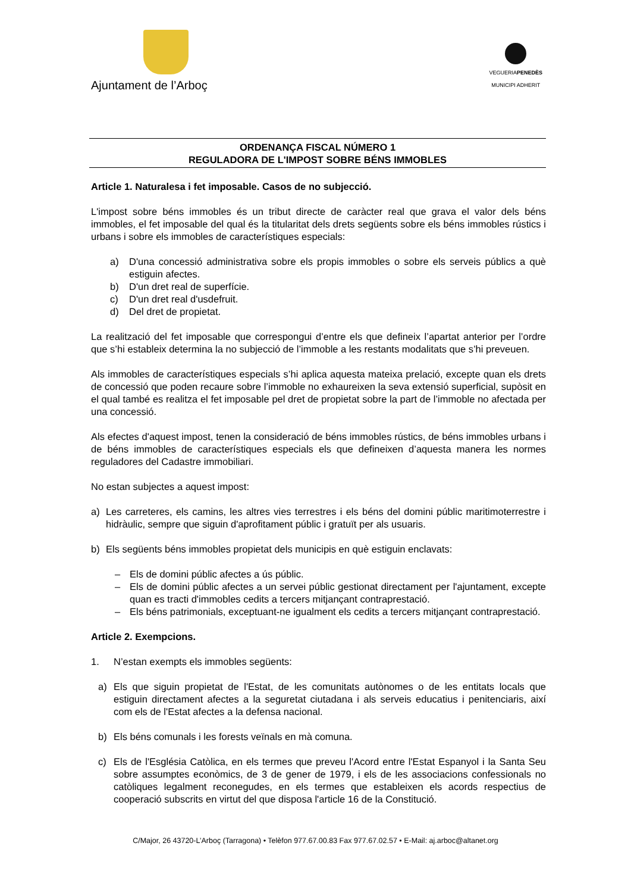Ajuntament de l’Arboç
VEGUERIAPENEDÈS
MUNICIPI ADHERIT
ORDENANÇA FISCAL NÚMERO 1
REGULADORA DE L'IMPOST SOBRE BÉNS IMMOBLES
Article 1. Naturalesa i fet imposable. Casos de no subjecció.
L'impost sobre béns immobles és un tribut directe de caràcter real que grava el valor dels béns immobles, el fet imposable del qual és la titularitat dels drets següents sobre els béns immobles rústics i urbans i sobre els immobles de característiques especials:
a) D'una concessió administrativa sobre els propis immobles o sobre els serveis públics a què estiguin afectes.
b) D'un dret real de superfície.
c) D'un dret real d'usdefruit.
d) Del dret de propietat.
La realització del fet imposable que correspongui d’entre els que defineix l’apartat anterior per l’ordre que s’hi estableix determina la no subjecció de l’immoble a les restants modalitats que s’hi preveuen.
Als immobles de característiques especials s’hi aplica aquesta mateixa prelació, excepte quan els drets de concessió que poden recaure sobre l’immoble no exhaureixen la seva extensió superficial, supòsit en el qual també es realitza el fet imposable pel dret de propietat sobre la part de l’immoble no afectada per una concessió.
Als efectes d'aquest impost, tenen la consideració de béns immobles rústics, de béns immobles urbans i de béns immobles de característiques especials els que defineixen d’aquesta manera les normes reguladores del Cadastre immobiliari.
No estan subjectes a aquest impost:
a) Les carreteres, els camins, les altres vies terrestres i els béns del domini públic maritimoterrestre i hidràulic, sempre que siguin d'aprofitament públic i gratuït per als usuaris.
b) Els següents béns immobles propietat dels municipis en què estiguin enclavats:
– Els de domini públic afectes a ús públic.
– Els de domini públic afectes a un servei públic gestionat directament per l'ajuntament, excepte quan es tracti d'immobles cedits a tercers mitjançant contraprestació.
– Els béns patrimonials, exceptuant-ne igualment els cedits a tercers mitjançant contraprestació.
Article 2. Exempcions.
1. N’estan exempts els immobles següents:
a) Els que siguin propietat de l'Estat, de les comunitats autònomes o de les entitats locals que estiguin directament afectes a la seguretat ciutadana i als serveis educatius i penitenciaris, així com els de l'Estat afectes a la defensa nacional.
b) Els béns comunals i les forests veïnals en mà comuna.
c) Els de l'Església Catòlica, en els termes que preveu l'Acord entre l'Estat Espanyol i la Santa Seu sobre assumptes econòmics, de 3 de gener de 1979, i els de les associacions confessionals no catòliques legalment reconegudes, en els termes que estableixen els acords respectius de cooperació subscrits en virtut del que disposa l'article 16 de la Constitució.
C/Major, 26 43720-L’Arboç (Tarragona) • Telèfon 977.67.00.83 Fax 977.67.02.57 • E-Mail: aj.arboc@altanet.org